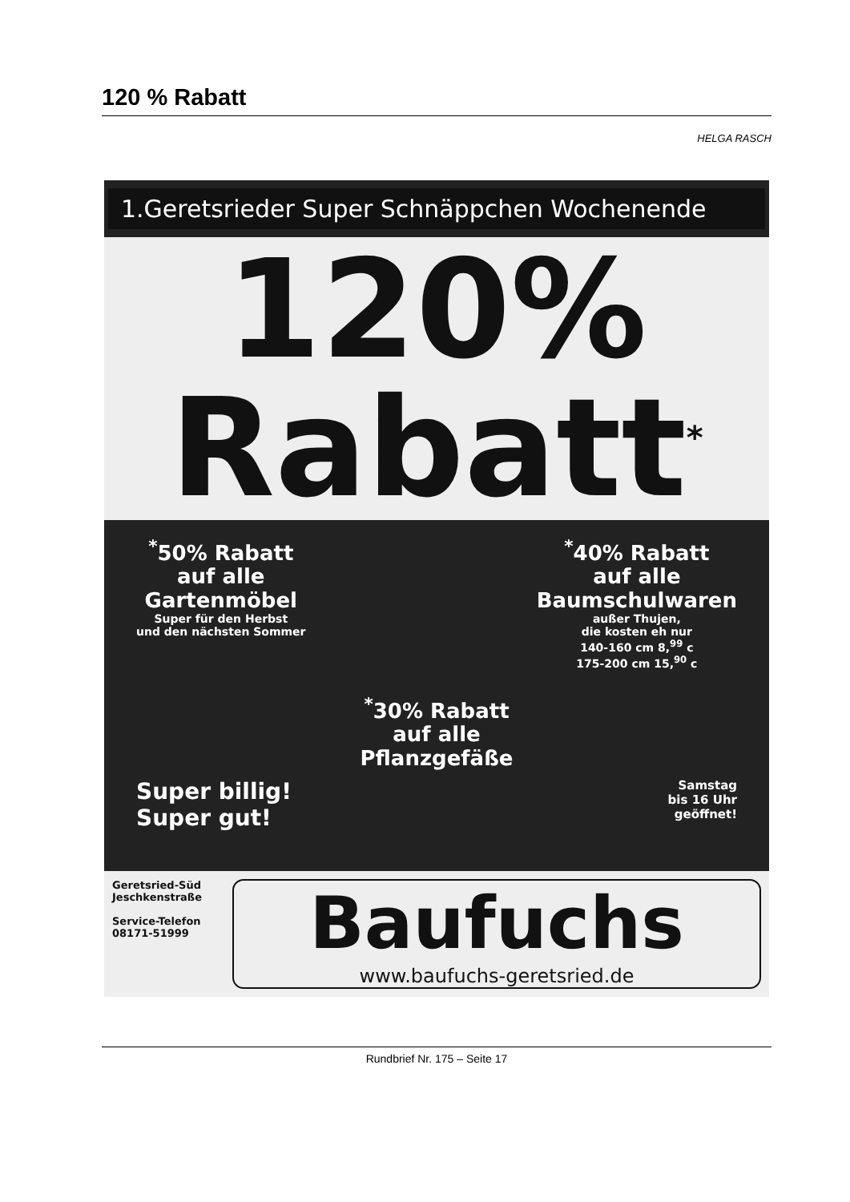120 % Rabatt
HELGA RASCH
1.Geretsrieder Super Schnäppchen Wochenende
120%
Rabatt<sup>*</sup>
<sup>*</sup> 50% Rabatt
auf alle
Gartenmöbel
Super für den Herbst
und den nächsten Sommer
<sup>*</sup> 40% Rabatt
auf alle
Baumschulwaren
außer Thujen,
die kosten eh nur
140-160 cm 8,<sup>99</sup> c
175-200 cm 15,<sup>90</sup> c
<sup>*</sup> 30% Rabatt
auf alle
Pflanzgefäße
Super billig!
Super gut! Samstag
bis 16 Uhr
geöffnet!
Geretsried-Süd
Jeschkenstraße
Service-Telefon
08171-51999
Baufuchs
www.baufuchs-geretsried.de
Rundbrief Nr. 175 – Seite 17